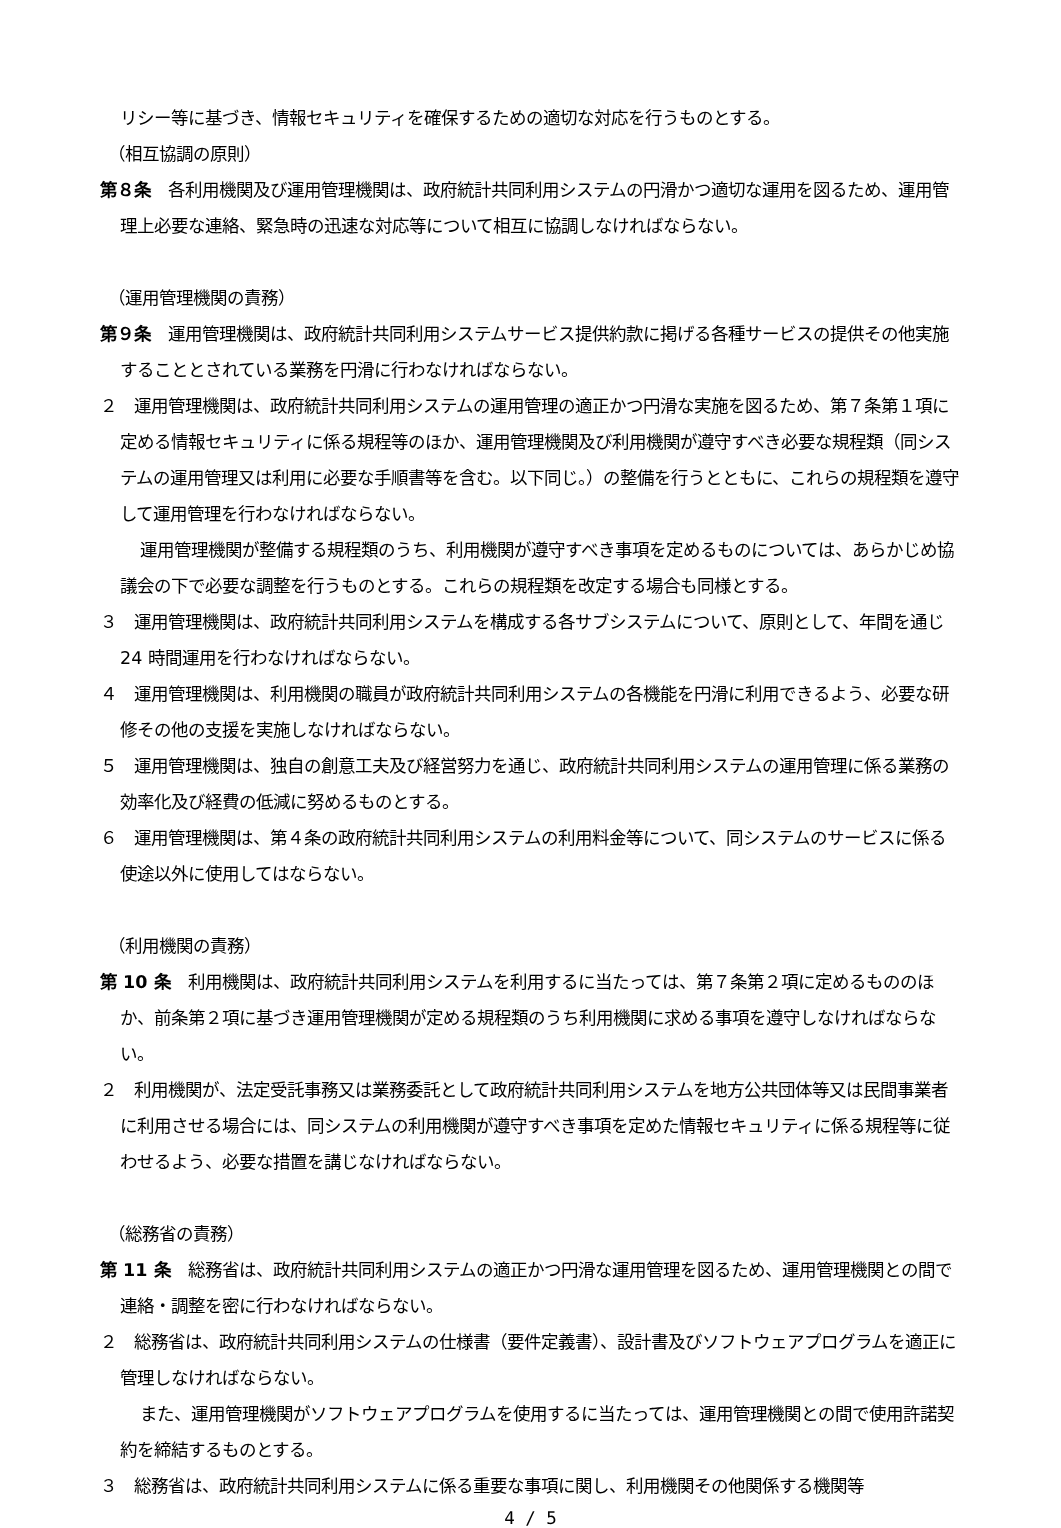リシー等に基づき、情報セキュリティを確保するための適切な対応を行うものとする。
（相互協調の原則）
第８条　各利用機関及び運用管理機関は、政府統計共同利用システムの円滑かつ適切な運用を図るため、運用管理上必要な連絡、緊急時の迅速な対応等について相互に協調しなければならない。
（運用管理機関の責務）
第９条　運用管理機関は、政府統計共同利用システムサービス提供約款に掲げる各種サービスの提供その他実施することとされている業務を円滑に行わなければならない。
２　運用管理機関は、政府統計共同利用システムの運用管理の適正かつ円滑な実施を図るため、第７条第１項に定める情報セキュリティに係る規程等のほか、運用管理機関及び利用機関が遵守すべき必要な規程類（同システムの運用管理又は利用に必要な手順書等を含む。以下同じ。）の整備を行うとともに、これらの規程類を遵守して運用管理を行わなければならない。
運用管理機関が整備する規程類のうち、利用機関が遵守すべき事項を定めるものについては、あらかじめ協議会の下で必要な調整を行うものとする。これらの規程類を改定する場合も同様とする。
３　運用管理機関は、政府統計共同利用システムを構成する各サブシステムについて、原則として、年間を通じ 24 時間運用を行わなければならない。
４　運用管理機関は、利用機関の職員が政府統計共同利用システムの各機能を円滑に利用できるよう、必要な研修その他の支援を実施しなければならない。
５　運用管理機関は、独自の創意工夫及び経営努力を通じ、政府統計共同利用システムの運用管理に係る業務の効率化及び経費の低減に努めるものとする。
６　運用管理機関は、第４条の政府統計共同利用システムの利用料金等について、同システムのサービスに係る使途以外に使用してはならない。
（利用機関の責務）
第 10 条　利用機関は、政府統計共同利用システムを利用するに当たっては、第７条第２項に定めるもののほか、前条第２項に基づき運用管理機関が定める規程類のうち利用機関に求める事項を遵守しなければならない。
２　利用機関が、法定受託事務又は業務委託として政府統計共同利用システムを地方公共団体等又は民間事業者に利用させる場合には、同システムの利用機関が遵守すべき事項を定めた情報セキュリティに係る規程等に従わせるよう、必要な措置を講じなければならない。
（総務省の責務）
第 11 条　総務省は、政府統計共同利用システムの適正かつ円滑な運用管理を図るため、運用管理機関との間で連絡・調整を密に行わなければならない。
２　総務省は、政府統計共同利用システムの仕様書（要件定義書）、設計書及びソフトウェアプログラムを適正に管理しなければならない。
また、運用管理機関がソフトウェアプログラムを使用するに当たっては、運用管理機関との間で使用許諾契約を締結するものとする。
３　総務省は、政府統計共同利用システムに係る重要な事項に関し、利用機関その他関係する機関等
4 / 5